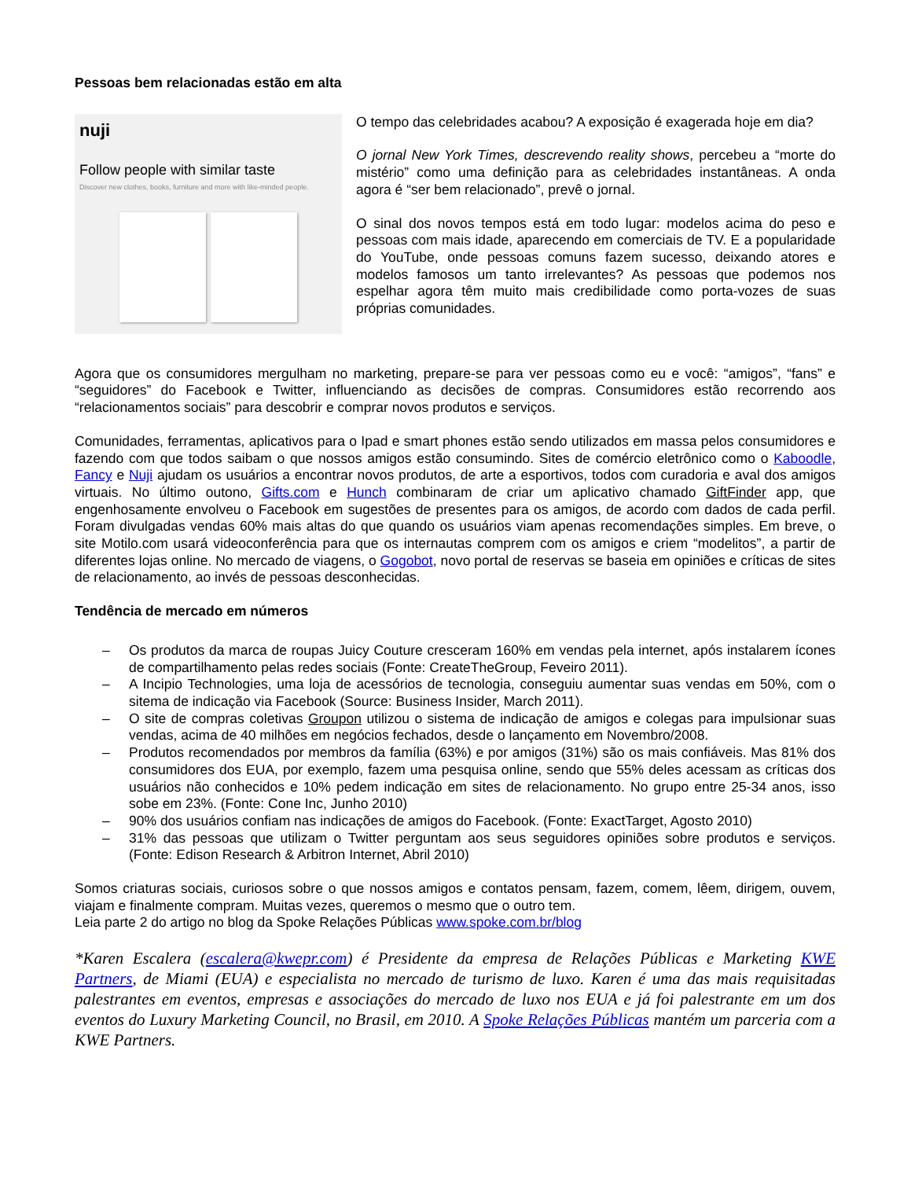Pessoas bem relacionadas estão em alta
nuji
Follow people with similar taste
Discover new clothes, books, furniture and more with like-minded people.
O tempo das celebridades acabou? A exposição é exagerada hoje em dia?
O jornal New York Times, descrevendo reality shows, percebeu a “morte do mistério” como uma definição para as celebridades instantâneas. A onda agora é “ser bem relacionado”, prevê o jornal.
O sinal dos novos tempos está em todo lugar: modelos acima do peso e pessoas com mais idade, aparecendo em comerciais de TV. E a popularidade do YouTube, onde pessoas comuns fazem sucesso, deixando atores e modelos famosos um tanto irrelevantes? As pessoas que podemos nos espelhar agora têm muito mais credibilidade como porta-vozes de suas próprias comunidades.
Agora que os consumidores mergulham no marketing, prepare-se para ver pessoas como eu e você: “amigos”, “fans” e “seguidores” do Facebook e Twitter, influenciando as decisões de compras. Consumidores estão recorrendo aos “relacionamentos sociais” para descobrir e comprar novos produtos e serviços.
Comunidades, ferramentas, aplicativos para o Ipad e smart phones estão sendo utilizados em massa pelos consumidores e fazendo com que todos saibam o que nossos amigos estão consumindo. Sites de comércio eletrônico como o Kaboodle, Fancy e Nuji ajudam os usuários a encontrar novos produtos, de arte a esportivos, todos com curadoria e aval dos amigos virtuais. No último outono, Gifts.com e Hunch combinaram de criar um aplicativo chamado GiftFinder app, que engenhosamente envolveu o Facebook em sugestões de presentes para os amigos, de acordo com dados de cada perfil. Foram divulgadas vendas 60% mais altas do que quando os usuários viam apenas recomendações simples. Em breve, o site Motilo.com usará videoconferência para que os internautas comprem com os amigos e criem “modelitos”, a partir de diferentes lojas online. No mercado de viagens, o Gogobot, novo portal de reservas se baseia em opiniões e críticas de sites de relacionamento, ao invés de pessoas desconhecidas.
Tendência de mercado em números
– Os produtos da marca de roupas Juicy Couture cresceram 160% em vendas pela internet, após instalarem ícones de compartilhamento pelas redes sociais (Fonte: CreateTheGroup, Feveiro 2011).
– A Incipio Technologies, uma loja de acessórios de tecnologia, conseguiu aumentar suas vendas em 50%, com o sitema de indicação via Facebook (Source: Business Insider, March 2011).
– O site de compras coletivas Groupon utilizou o sistema de indicação de amigos e colegas para impulsionar suas vendas, acima de 40 milhões em negócios fechados, desde o lançamento em Novembro/2008.
– Produtos recomendados por membros da família (63%) e por amigos (31%) são os mais confiáveis. Mas 81% dos consumidores dos EUA, por exemplo, fazem uma pesquisa online, sendo que 55% deles acessam as críticas dos usuários não conhecidos e 10% pedem indicação em sites de relacionamento. No grupo entre 25-34 anos, isso sobe em 23%. (Fonte: Cone Inc, Junho 2010)
– 90% dos usuários confiam nas indicações de amigos do Facebook. (Fonte: ExactTarget, Agosto 2010)
– 31% das pessoas que utilizam o Twitter perguntam aos seus seguidores opiniões sobre produtos e serviços. (Fonte: Edison Research & Arbitron Internet, Abril 2010)
Somos criaturas sociais, curiosos sobre o que nossos amigos e contatos pensam, fazem, comem, lêem, dirigem, ouvem, viajam e finalmente compram. Muitas vezes, queremos o mesmo que o outro tem.
Leia parte 2 do artigo no blog da Spoke Relações Públicas www.spoke.com.br/blog
*Karen Escalera (escalera@kwepr.com) é Presidente da empresa de Relações Públicas e Marketing KWE Partners, de Miami (EUA) e especialista no mercado de turismo de luxo. Karen é uma das mais requisitadas palestrantes em eventos, empresas e associações do mercado de luxo nos EUA e já foi palestrante em um dos eventos do Luxury Marketing Council, no Brasil, em 2010. A Spoke Relações Públicas mantém um parceria com a KWE Partners.